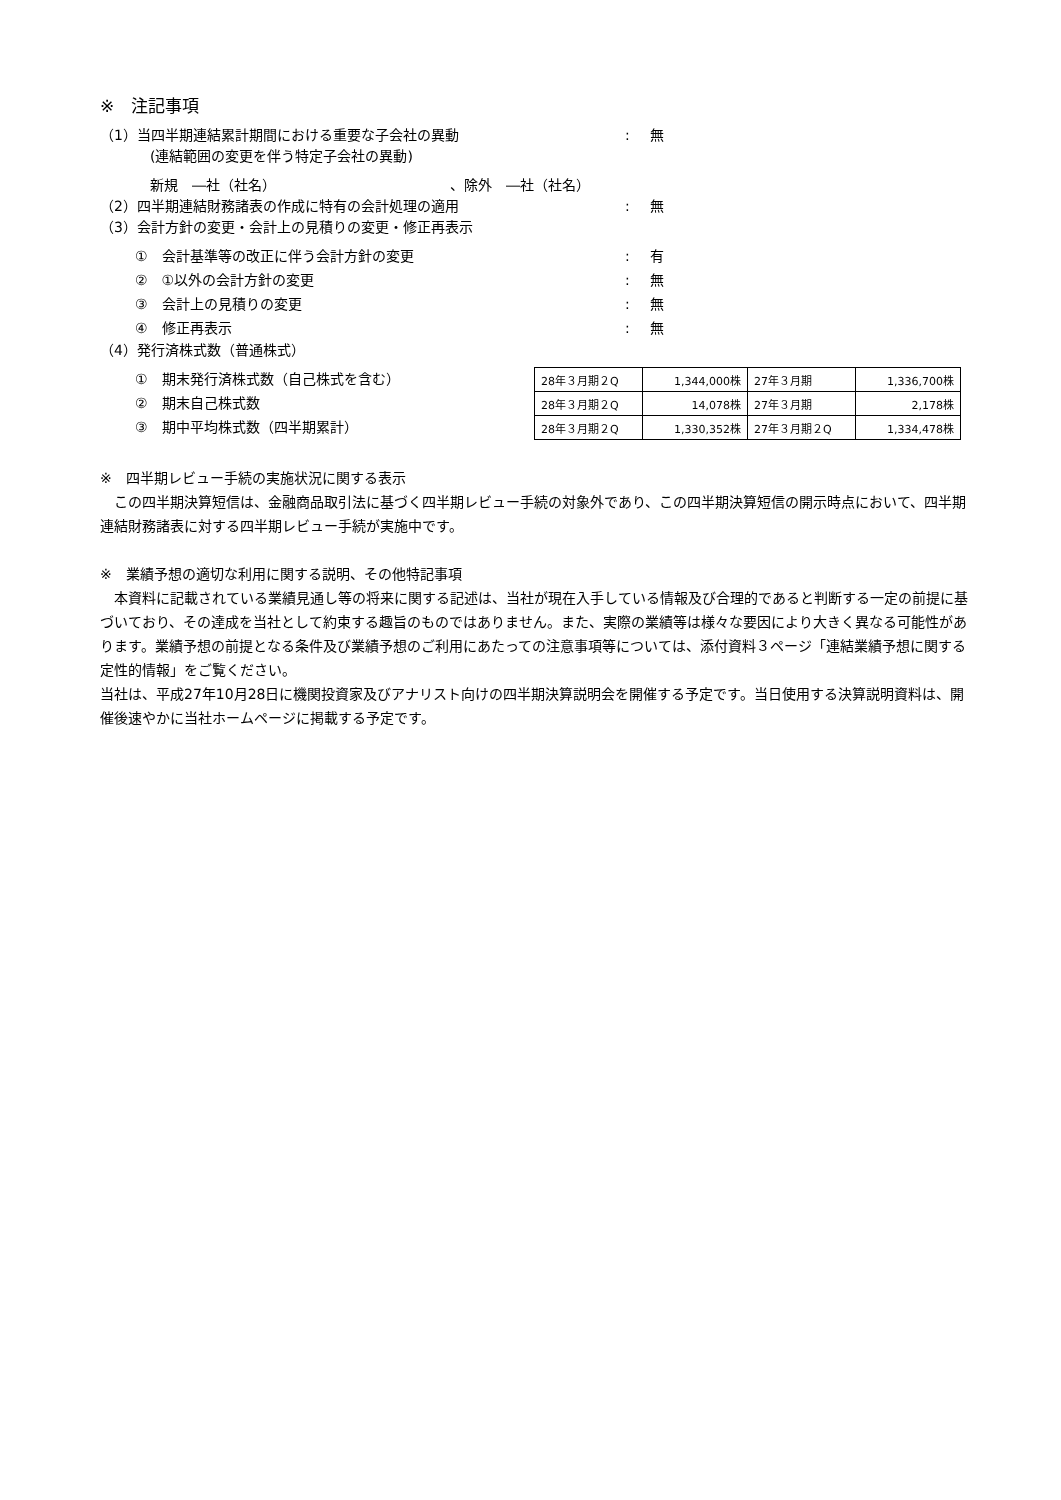※　注記事項
（1）当四半期連結累計期間における重要な子会社の異動 : 無
(連結範囲の変更を伴う特定子会社の異動)
新規　―社（社名） 、除外　―社（社名）
（2）四半期連結財務諸表の作成に特有の会計処理の適用 : 無
（3）会計方針の変更・会計上の見積りの変更・修正再表示
①　会計基準等の改正に伴う会計方針の変更 : 有
②　①以外の会計方針の変更 : 無
③　会計上の見積りの変更 : 無
④　修正再表示 : 無
（4）発行済株式数（普通株式）
①　期末発行済株式数（自己株式を含む）
②　期末自己株式数
③　期中平均株式数（四半期累計）
| 28年３月期２Q | 1,344,000株 | 27年３月期 | 1,336,700株 |
| 28年３月期２Q | 14,078株 | 27年３月期 | 2,178株 |
| 28年３月期２Q | 1,330,352株 | 27年３月期２Q | 1,334,478株 |
※　四半期レビュー手続の実施状況に関する表示
　この四半期決算短信は、金融商品取引法に基づく四半期レビュー手続の対象外であり、この四半期決算短信の開示時点において、四半期連結財務諸表に対する四半期レビュー手続が実施中です。
※　業績予想の適切な利用に関する説明、その他特記事項
　本資料に記載されている業績見通し等の将来に関する記述は、当社が現在入手している情報及び合理的であると判断する一定の前提に基づいており、その達成を当社として約束する趣旨のものではありません。また、実際の業績等は様々な要因により大きく異なる可能性があります。業績予想の前提となる条件及び業績予想のご利用にあたっての注意事項等については、添付資料３ページ「連結業績予想に関する定性的情報」をご覧ください。
当社は、平成27年10月28日に機関投資家及びアナリスト向けの四半期決算説明会を開催する予定です。当日使用する決算説明資料は、開催後速やかに当社ホームページに掲載する予定です。